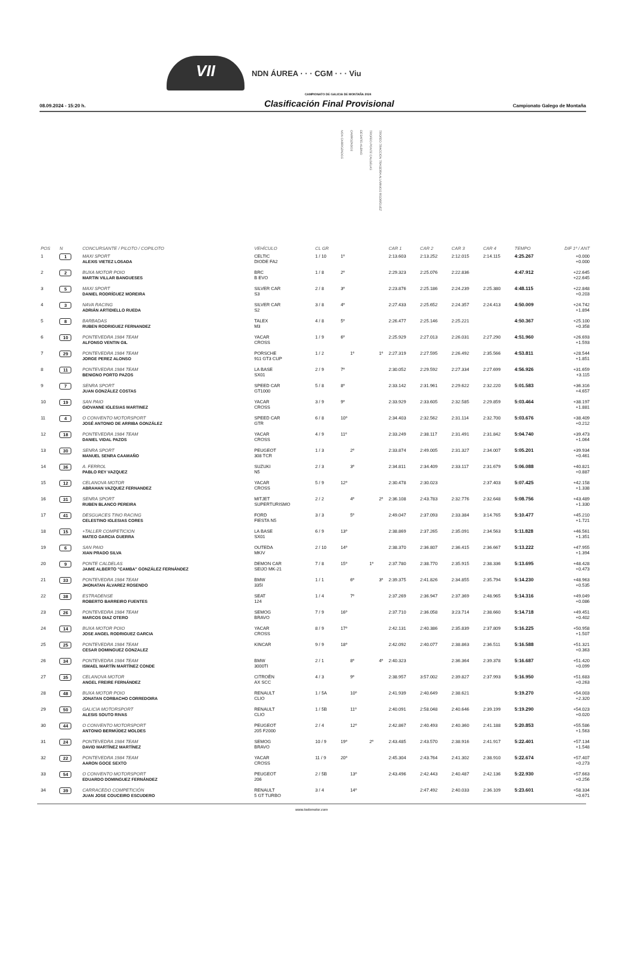VII
NDN ÁUREA · · · CGM · · · Viu
CAMPIONATO DE GALICIA DE MONTAÑA 2024
08.09.2024 - 15:20 h. Clasificación Final Provisional Campionato Galego de Montaña
| POS | N | CONCURSANTE / PILOTO / COPILOTO | VEHÍCULO | CL GR | NON CARROZADOS | CARROZADOS | DESAFÍO ALBINO | TROFEO PONTE CALDELAS | TROFEO TRACCIÓN TRASEIRA ALUMINIOS RODRÍGUEZ | CAR 1 | CAR 2 | CAR 3 | CAR 4 | TEMPO | DIF 1º / ANT |
| --- | --- | --- | --- | --- | --- | --- | --- | --- | --- | --- | --- | --- | --- | --- | --- |
| 1 | 1 | MAXI SPORT ALEXIS VIETEZ LOSADA | CELTIC DIODE FA2 | 1 / 10 | 1º | | | | | 2:13.603 | 2:13.252 | 2:12.015 | 2:14.115 | 4:25.267 | +0.000 +0.000 |
| 2 | 2 | BUXA MOTOR POIO MARTIN VILLAR BANGUESES | BRC B EVO | 1 / 8 | 2º | | | | | 2:29.323 | 2:25.076 | 2:22.836 | | 4:47.912 | +22.645 +22.645 |
| 3 | 5 | MAXI SPORT DANIEL RODRÍGUEZ MOREIRA | SILVER CAR S3 | 2 / 8 | 3º | | | | | 2:23.876 | 2:25.186 | 2:24.239 | 2:25.380 | 4:48.115 | +22.848 +0.203 |
| 4 | 3 | NAVA RACING ADRIÁN ARTIDIELLO RUEDA | SILVER CAR S2 | 3 / 8 | 4º | | | | | 2:27.433 | 2:25.652 | 2:24.357 | 2:24.413 | 4:50.009 | +24.742 +1.894 |
| 5 | 8 | BARBADAS RUBEN RODRIGUEZ FERNANDEZ | TALEX M3 | 4 / 8 | 5º | | | | | 2:26.477 | 2:25.146 | 2:25.221 | | 4:50.367 | +25.100 +0.358 |
| 6 | 10 | PONTEVEDRA 1984 TEAM ALFONSO VENTIN GIL | YACAR CROSS | 1 / 9 | 6º | | | | | 2:25.929 | 2:27.013 | 2:26.031 | 2:27.290 | 4:51.960 | +26.693 +1.593 |
| 7 | 29 | PONTEVEDRA 1984 TEAM JORGE PEREZ ALONSO | PORSCHE 911 GT3 CUP | 1 / 2 | | 1º | | | 1º | 2:27.319 | 2:27.595 | 2:26.492 | 2:35.566 | 4:53.811 | +28.544 +1.851 |
| 8 | 11 | PONTEVEDRA 1984 TEAM BENIGNO PORTO PAZOS | LA BASE SX01 | 2 / 9 | 7º | | | | | 2:30.052 | 2:29.592 | 2:27.334 | 2:27.699 | 4:56.926 | +31.659 +3.115 |
| 9 | 7 | SENRA SPORT JUAN GONZÁLEZ COSTAS | SPEED CAR GT1000 | 5 / 8 | 8º | | | | | 2:33.142 | 2:31.961 | 2:29.622 | 2:32.220 | 5:01.583 | +36.316 +4.657 |
| 10 | 19 | SAN PAIO GIOVANNE IGLESIAS MARTINEZ | YACAR CROSS | 3 / 9 | 9º | | | | | 2:33.929 | 2:33.605 | 2:32.585 | 2:29.859 | 5:03.464 | +38.197 +1.881 |
| 11 | 4 | O CONVENTO MOTORSPORT JOSÉ ANTONIO DE ARRIBA GONZÁLEZ | SPEED CAR GTR | 6 / 8 | 10º | | | | | 2:34.403 | 2:32.562 | 2:31.114 | 2:32.700 | 5:03.676 | +38.409 +0.212 |
| 12 | 18 | PONTEVEDRA 1984 TEAM DANIEL VIDAL PAZOS | YACAR CROSS | 4 / 9 | 11º | | | | | 2:33.249 | 2:38.117 | 2:31.491 | 2:31.842 | 5:04.740 | +39.473 +1.064 |
| 13 | 30 | SENRA SPORT MANUEL SENRA CAAMAÑO | PEUGEOT 308 TCR | 1 / 3 | | 2º | | | | 2:33.874 | 2:49.005 | 2:31.327 | 2:34.007 | 5:05.201 | +39.934 +0.461 |
| 14 | 36 | A. FERROL PABLO REY VAZQUEZ | SUZUKI N5 | 2 / 3 | | 3º | | | | 2:34.811 | 2:34.409 | 2:33.117 | 2:31.679 | 5:06.088 | +40.821 +0.887 |
| 15 | 12 | CELANOVA MOTOR ABRAHAN VAZQUEZ FERNANDEZ | YACAR CROSS | 5 / 9 | 12º | | | | | 2:30.478 | 2:30.023 | | 2:37.403 | 5:07.425 | +42.158 +1.338 |
| 16 | 31 | SENRA SPORT RUBEN BLANCO PEREIRA | MITJET SUPERTURISMO | 2 / 2 | | 4º | | | 2º | 2:36.108 | 2:43.783 | 2:32.776 | 2:32.648 | 5:08.756 | +43.489 +1.330 |
| 17 | 41 | DESGUACES TINO RACING CELESTINO IGLESIAS CORES | FORD FIESTA N5 | 3 / 3 | | 5º | | | | 2:49.047 | 2:37.093 | 2:33.384 | 3:14.765 | 5:10.477 | +45.210 +1.721 |
| 18 | 15 | +TALLER COMPETICION MATEO GARCIA GUERRA | LA BASE SX01 | 6 / 9 | 13º | | | | | 2:38.869 | 2:37.265 | 2:35.091 | 2:34.563 | 5:11.828 | +46.561 +1.351 |
| 19 | 6 | SAN PAIO XIAN PRADO SILVA | OUTEDA MKIV | 2 / 10 | 14º | | | | | 2:38.370 | 2:36.807 | 2:36.415 | 2:36.667 | 5:13.222 | +47.955 +1.394 |
| 20 | 9 | PONTE CALDELAS JAIME ALBERTO "CAMBA" GONZÁLEZ FERNÁNDEZ | DEMON CAR SEIJO MK-21 | 7 / 8 | 15º | | | 1º | | 2:37.780 | 2:38.770 | 2:35.915 | 2:38.336 | 5:13.695 | +48.428 +0.473 |
| 21 | 33 | PONTEVEDRA 1984 TEAM JHONATAN ÁLVAREZ ROSENDO | BMW 335I | 1 / 1 | | 6º | | | 3º | 2:39.375 | 2:41.826 | 2:34.855 | 2:35.794 | 5:14.230 | +48.963 +0.535 |
| 22 | 38 | ESTRADENSE ROBERTO BARREIRO FUENTES | SEAT 124 | 1 / 4 | | 7º | | | | 2:37.269 | 2:36.947 | 2:37.369 | 2:48.965 | 5:14.316 | +49.049 +0.086 |
| 23 | 26 | PONTEVEDRA 1984 TEAM MARCOS DIAZ OTERO | SEMOG BRAVO | 7 / 9 | 16º | | | | | 2:37.710 | 2:36.058 | 3:23.714 | 2:38.660 | 5:14.718 | +49.451 +0.402 |
| 24 | 14 | BUXA MOTOR POIO JOSE ANGEL RODRIGUEZ GARCIA | YACAR CROSS | 8 / 9 | 17º | | | | | 2:42.131 | 2:40.386 | 2:35.839 | 2:37.809 | 5:16.225 | +50.958 +1.507 |
| 25 | 25 | PONTEVEDRA 1984 TEAM CESAR DOMINGUEZ GONZALEZ | KINCAR | 9 / 9 | 18º | | | | | 2:42.092 | 2:40.077 | 2:38.863 | 2:36.511 | 5:16.588 | +51.321 +0.363 |
| 26 | 34 | PONTEVEDRA 1984 TEAM ISMAEL MARTÍN MARTÍNEZ CONDE | BMW 3000TI | 2 / 1 | | 8º | | | 4º | 2:40.323 | | 2:36.364 | 2:39.378 | 5:16.687 | +51.420 +0.099 |
| 27 | 35 | CELANOVA MOTOR ANGEL FREIRE FERNÁNDEZ | CITROËN AX SCC | 4 / 3 | | 9º | | | | 2:38.957 | 3:57.002 | 2:39.827 | 2:37.993 | 5:16.950 | +51.683 +0.263 |
| 28 | 48 | BUXA MOTOR POIO JONATAN CORBACHO CORREDOIRA | RENAULT CLIO | 1 / 5A | | 10º | | | | 2:41.939 | 2:40.649 | 2:38.621 | | 5:19.270 | +54.003 +2.320 |
| 29 | 50 | GALICIA MOTORSPORT ALESIS SOUTO RIVAS | RENAULT CLIO | 1 / 5B | | 11º | | | | 2:40.091 | 2:58.048 | 2:40.646 | 2:39.199 | 5:19.290 | +54.023 +0.020 |
| 30 | 44 | O CONVENTO MOTORSPORT ANTONIO BERMÚDEZ MOLDES | PEUGEOT 205 F2000 | 2 / 4 | | 12º | | | | 2:42.867 | 2:40.493 | 2:40.360 | 2:41.188 | 5:20.853 | +55.586 +1.563 |
| 31 | 24 | PONTEVEDRA 1984 TEAM DAVID MARTÍNEZ MARTÍNEZ | SEMOG BRAVO | 10 / 9 | 19º | | | 2º | | 2:43.485 | 2:43.570 | 2:38.916 | 2:41.917 | 5:22.401 | +57.134 +1.548 |
| 32 | 22 | PONTEVEDRA 1984 TEAM AARON GOCE SEXTO | YACAR CROSS | 11 / 9 | 20º | | | | | 2:45.304 | 2:43.764 | 2:41.302 | 2:38.910 | 5:22.674 | +57.407 +0.273 |
| 33 | 54 | O CONVENTO MOTORSPORT EDUARDO DOMINGUEZ FERNÁNDEZ | PEUGEOT 206 | 2 / 5B | | 13º | | | | 2:43.496 | 2:42.443 | 2:40.487 | 2:42.136 | 5:22.930 | +57.663 +0.256 |
| 34 | 39 | CARRACEDO COMPETICIÓN JUAN JOSE COUCEIRO ESCUDERO | RENAULT 5 GT TURBO | 3 / 4 | | 14º | | | | | 2:47.492 | 2:40.033 | 2:36.109 | 5:23.601 | +58.334 +0.671 |
www.todomotor.com